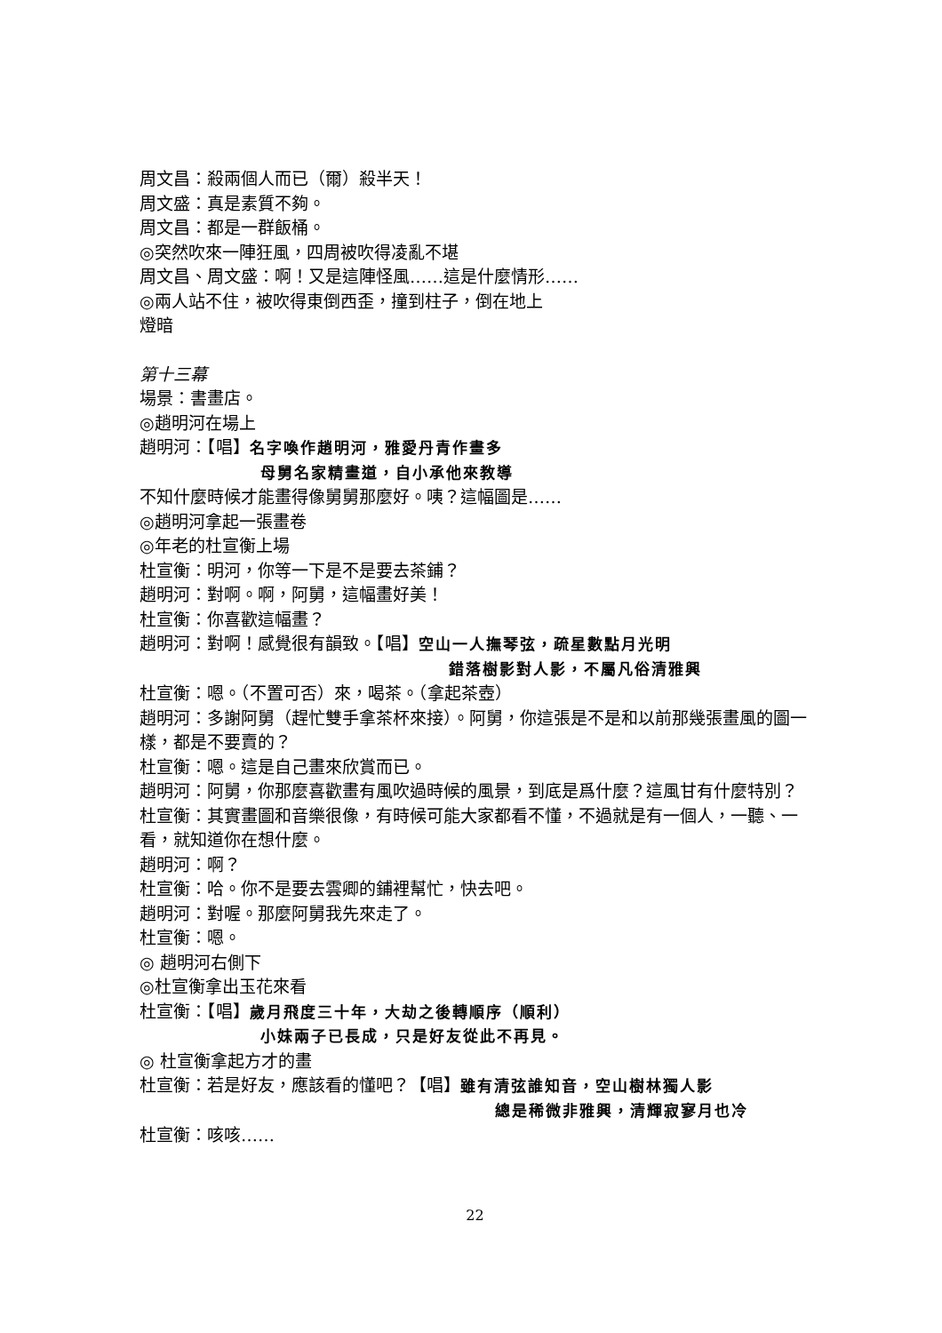周文昌：殺兩個人而已（爾）殺半天！
周文盛：真是素質不夠。
周文昌：都是一群飯桶。
◎突然吹來一陣狂風，四周被吹得凌亂不堪
周文昌、周文盛：啊！又是這陣怪風……這是什麼情形……
◎兩人站不住，被吹得東倒西歪，撞到柱子，倒在地上
燈暗
第十三幕
場景：書畫店。
◎趙明河在場上
趙明河：【唱】名字喚作趙明河，雅愛丹青作畫多
母舅名家精畫道，自小承他來教導
不知什麼時候才能畫得像舅舅那麼好。咦？這幅圖是……
◎趙明河拿起一張畫卷
◎年老的杜宣衡上場
杜宣衡：明河，你等一下是不是要去茶鋪？
趙明河：對啊。啊，阿舅，這幅畫好美！
杜宣衡：你喜歡這幅畫？
趙明河：對啊！感覺很有韻致。【唱】空山一人撫琴弦，疏星數點月光明
錯落樹影對人影，不屬凡俗清雅興
杜宣衡：嗯。（不置可否）來，喝茶。（拿起茶壺）
趙明河：多謝阿舅（趕忙雙手拿茶杯來接）。阿舅，你這張是不是和以前那幾張畫風的圖一樣，都是不要賣的？
杜宣衡：嗯。這是自己畫來欣賞而已。
趙明河：阿舅，你那麼喜歡畫有風吹過時候的風景，到底是爲什麼？這風甘有什麼特別？
杜宣衡：其實畫圖和音樂很像，有時候可能大家都看不懂，不過就是有一個人，一聽、一看，就知道你在想什麼。
趙明河：啊？
杜宣衡：哈。你不是要去雲卿的鋪裡幫忙，快去吧。
趙明河：對喔。那麼阿舅我先來走了。
杜宣衡：嗯。
◎ 趙明河右側下
◎杜宣衡拿出玉花來看
杜宣衡：【唱】歲月飛度三十年，大劫之後轉順序（順利）
小妹兩子已長成，只是好友從此不再見。
◎ 杜宣衡拿起方才的畫
杜宣衡：若是好友，應該看的懂吧？【唱】雖有清弦誰知音，空山樹林獨人影
總是稀微非雅興，清輝寂寥月也冷
杜宣衡：咳咳……
22